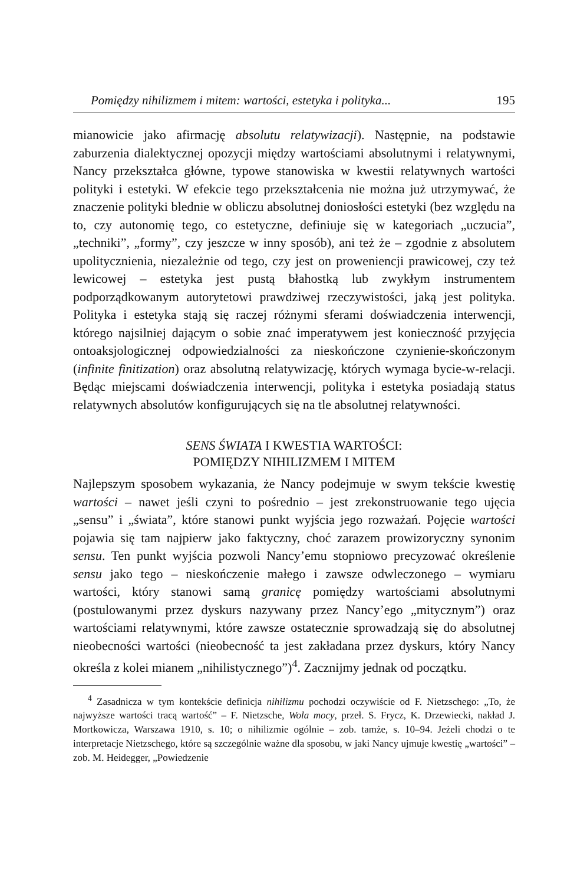Pomiędzy nihilizmem i mitem: wartości, estetyka i polityka... 195
mianowicie jako afirmację absolutu relatywizacji). Następnie, na podstawie zaburzenia dialektycznej opozycji między wartościami absolutnymi i relatywnymi, Nancy przekształca główne, typowe stanowiska w kwestii relatywnych wartości polityki i estetyki. W efekcie tego przekształcenia nie można już utrzymywać, że znaczenie polityki blednie w obliczu absolutnej doniosłości estetyki (bez względu na to, czy autonomię tego, co estetyczne, definiuje się w kategoriach „uczucia”, „techniki”, „formy”, czy jeszcze w inny sposób), ani też że – zgodnie z absolutem upolitycznienia, niezależnie od tego, czy jest on proweniencji prawicowej, czy też lewicowej – estetyka jest pustą błahostką lub zwykłym instrumentem podporządkowanym autorytetowi prawdziwej rzeczywistości, jaką jest polityka. Polityka i estetyka stają się raczej różnymi sferami doświadczenia interwencji, którego najsilniej dającym o sobie znać imperatywem jest konieczność przyjęcia ontoaksjologicznej odpowiedzialności za nieskończone czynienie-skończonym (infinite finitization) oraz absolutną relatywizację, których wymaga bycie-w-relacji. Będąc miejscami doświadczenia interwencji, polityka i estetyka posiadają status relatywnych absolutów konfigurujących się na tle absolutnej relatywności.
SENS ŚWIATA I KWESTIA WARTOŚCI:
POMIĘDZY NIHILIZMEM I MITEM
Najlepszym sposobem wykazania, że Nancy podejmuje w swym tekście kwestię wartości – nawet jeśli czyni to pośrednio – jest zrekonstruowanie tego ujęcia „sensu” i „świata”, które stanowi punkt wyjścia jego rozważań. Pojęcie wartości pojawia się tam najpierw jako faktyczny, choć zarazem prowizoryczny synonim sensu. Ten punkt wyjścia pozwoli Nancy’emu stopniowo precyzować określenie sensu jako tego – nieskończenie małego i zawsze odwleczonego – wymiaru wartości, który stanowi samą granicę pomiędzy wartościami absolutnymi (postulowanymi przez dyskurs nazywany przez Nancy’ego „mitycznym”) oraz wartościami relatywnymi, które zawsze ostatecznie sprowadzają się do absolutnej nieobecności wartości (nieobecność ta jest zakładana przez dyskurs, który Nancy określa z kolei mianem „nihilistycznego”)<sup>4</sup>. Zacznijmy jednak od początku.
<sup>4</sup> Zasadnicza w tym kontekście definicja nihilizmu pochodzi oczywiście od F. Nietzschego: „To, że najwyższe wartości tracą wartość” – F. Nietzsche, Wola mocy, przeł. S. Frycz, K. Drzewiecki, nakład J. Mortkowicza, Warszawa 1910, s. 10; o nihilizmie ogólnie – zob. tamże, s. 10–94. Jeżeli chodzi o te interpretacje Nietzschego, które są szczególnie ważne dla sposobu, w jaki Nancy ujmuje kwestię „wartości” – zob. M. Heidegger, „Powiedzenie